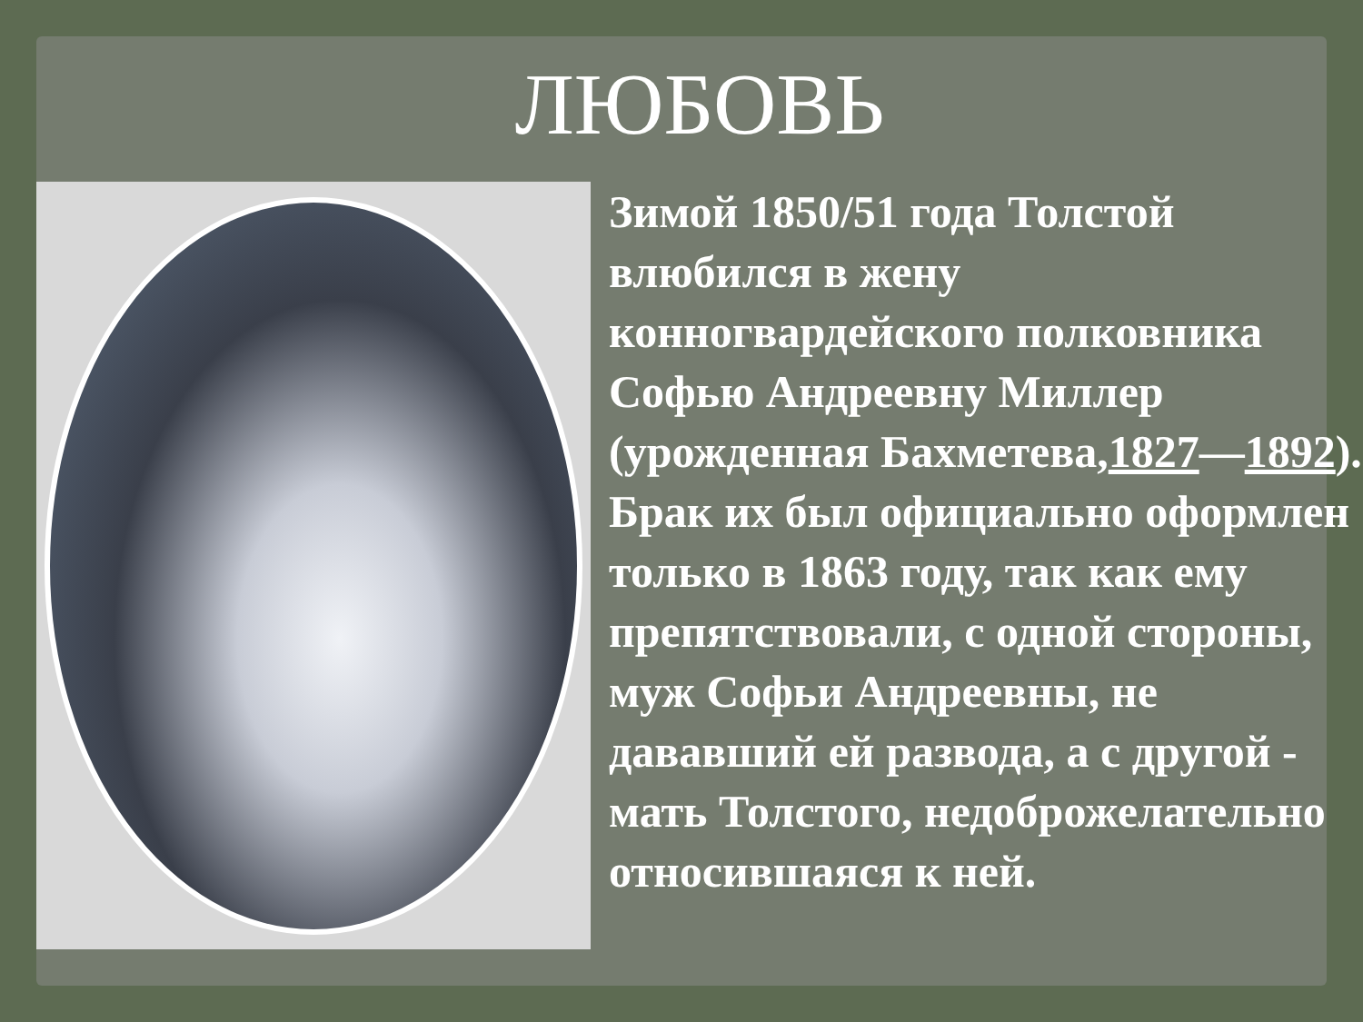ЛЮБОВЬ
Зимой 1850/51 года Толстой влюбился в жену конногвардейского полковника Софью Андреевну Миллер (урожденная Бахметева,1827—1892). Брак их был официально оформлен только в 1863 году, так как ему препятствовали, с одной стороны, муж Софьи Андреевны, не дававший ей развода, а с другой - мать Толстого, недоброжелательно относившаяся к ней.